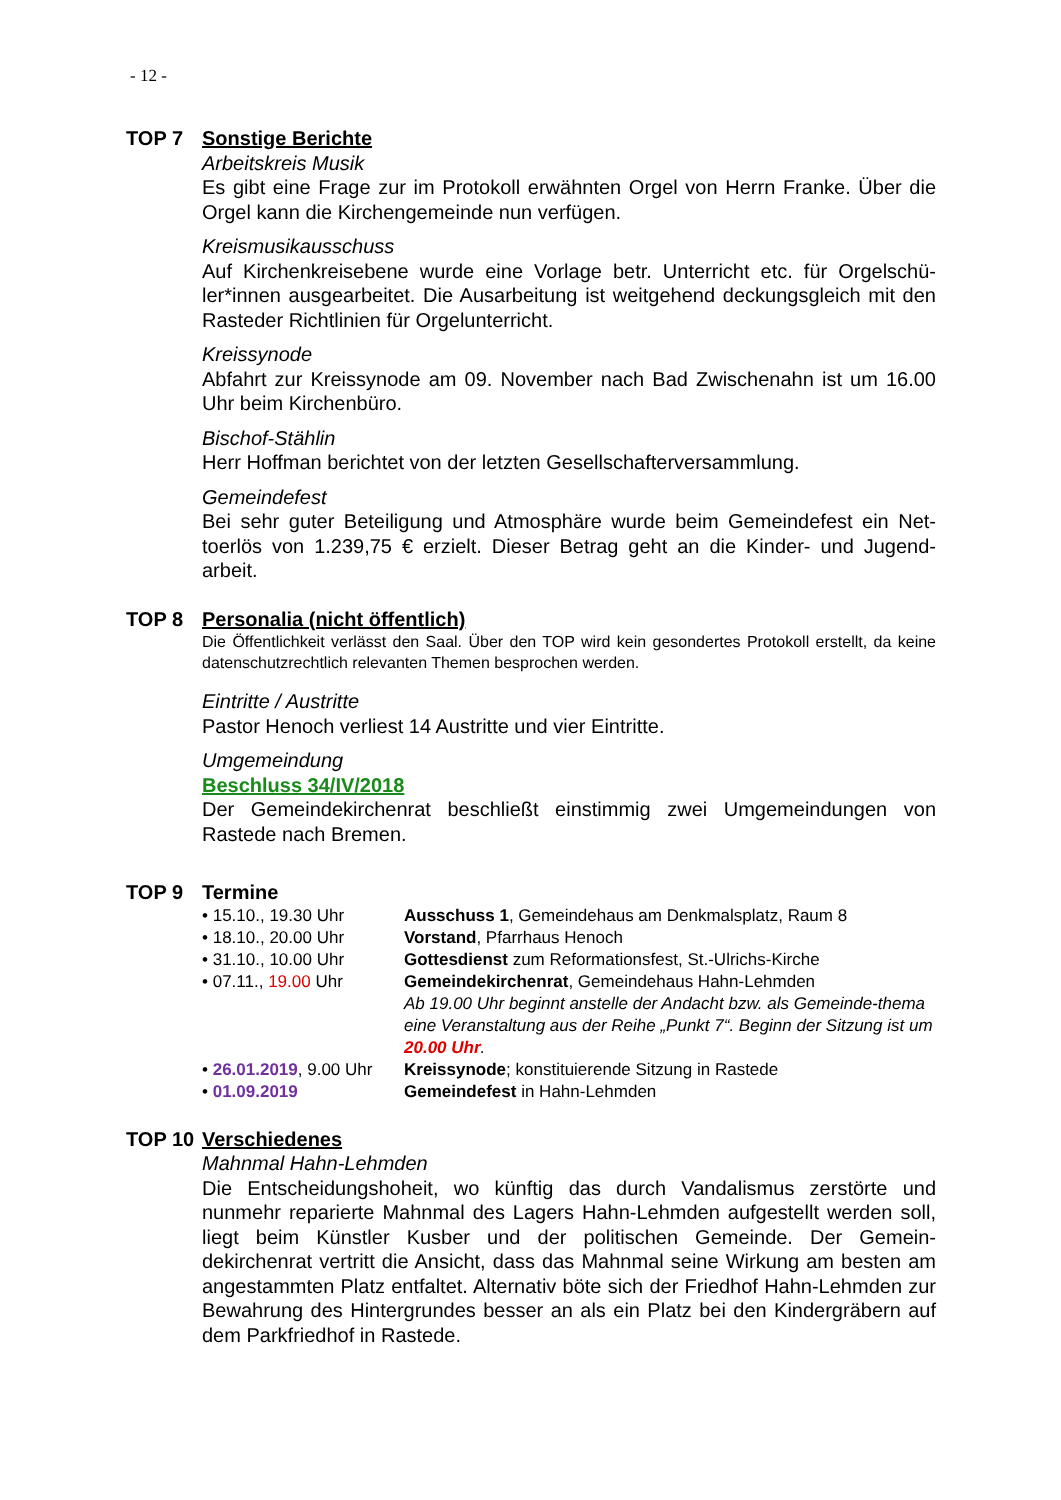- 12 -
TOP 7 Sonstige Berichte
Arbeitskreis Musik
Es gibt eine Frage zur im Protokoll erwähnten Orgel von Herrn Franke. Über die Orgel kann die Kirchengemeinde nun verfügen.
Kreismusikausschuss
Auf Kirchenkreisebene wurde eine Vorlage betr. Unterricht etc. für Orgelschü-ler*innen ausgearbeitet. Die Ausarbeitung ist weitgehend deckungsgleich mit den Rasteder Richtlinien für Orgelunterricht.
Kreissynode
Abfahrt zur Kreissynode am 09. November nach Bad Zwischenahn ist um 16.00 Uhr beim Kirchenbüro.
Bischof-Stählin
Herr Hoffman berichtet von der letzten Gesellschafterversammlung.
Gemeindefest
Bei sehr guter Beteiligung und Atmosphäre wurde beim Gemeindefest ein Net-toerlös von 1.239,75 € erzielt. Dieser Betrag geht an die Kinder- und Jugend-arbeit.
TOP 8 Personalia (nicht öffentlich)
Die Öffentlichkeit verlässt den Saal. Über den TOP wird kein gesondertes Protokoll erstellt, da keine datenschutzrechtlich relevanten Themen besprochen werden.
Eintritte / Austritte
Pastor Henoch verliest 14 Austritte und vier Eintritte.
Umgemeindung
Beschluss 34/IV/2018
Der Gemeindekirchenrat beschließt einstimmig zwei Umgemeindungen von Rastede nach Bremen.
TOP 9 Termine
| • 15.10., 19.30 Uhr | Ausschuss 1 , Gemeindehaus am Denkmalsplatz, Raum 8 |
| • 18.10., 20.00 Uhr | Vorstand , Pfarrhaus Henoch |
| • 31.10., 10.00 Uhr | Gottesdienst zum Reformationsfest, St.-Ulrichs-Kirche |
| • 07.11., 19.00 Uhr | Gemeindekirchenrat , Gemeindehaus Hahn-Lehmden Ab 19.00 Uhr beginnt anstelle der Andacht bzw. als Gemeinde-thema eine Veranstaltung aus der Reihe „Punkt 7“. Beginn der Sitzung ist um 20.00 Uhr . |
| • 26.01.2019 , 9.00 Uhr | Kreissynode ; konstituierende Sitzung in Rastede |
| • 01.09.2019 | Gemeindefest in Hahn-Lehmden |
TOP 10 Verschiedenes
Mahnmal Hahn-Lehmden
Die Entscheidungshoheit, wo künftig das durch Vandalismus zerstörte und nunmehr reparierte Mahnmal des Lagers Hahn-Lehmden aufgestellt werden soll, liegt beim Künstler Kusber und der politischen Gemeinde. Der Gemein-dekirchenrat vertritt die Ansicht, dass das Mahnmal seine Wirkung am besten am angestammten Platz entfaltet. Alternativ böte sich der Friedhof Hahn-Lehmden zur Bewahrung des Hintergrundes besser an als ein Platz bei den Kindergräbern auf dem Parkfriedhof in Rastede.